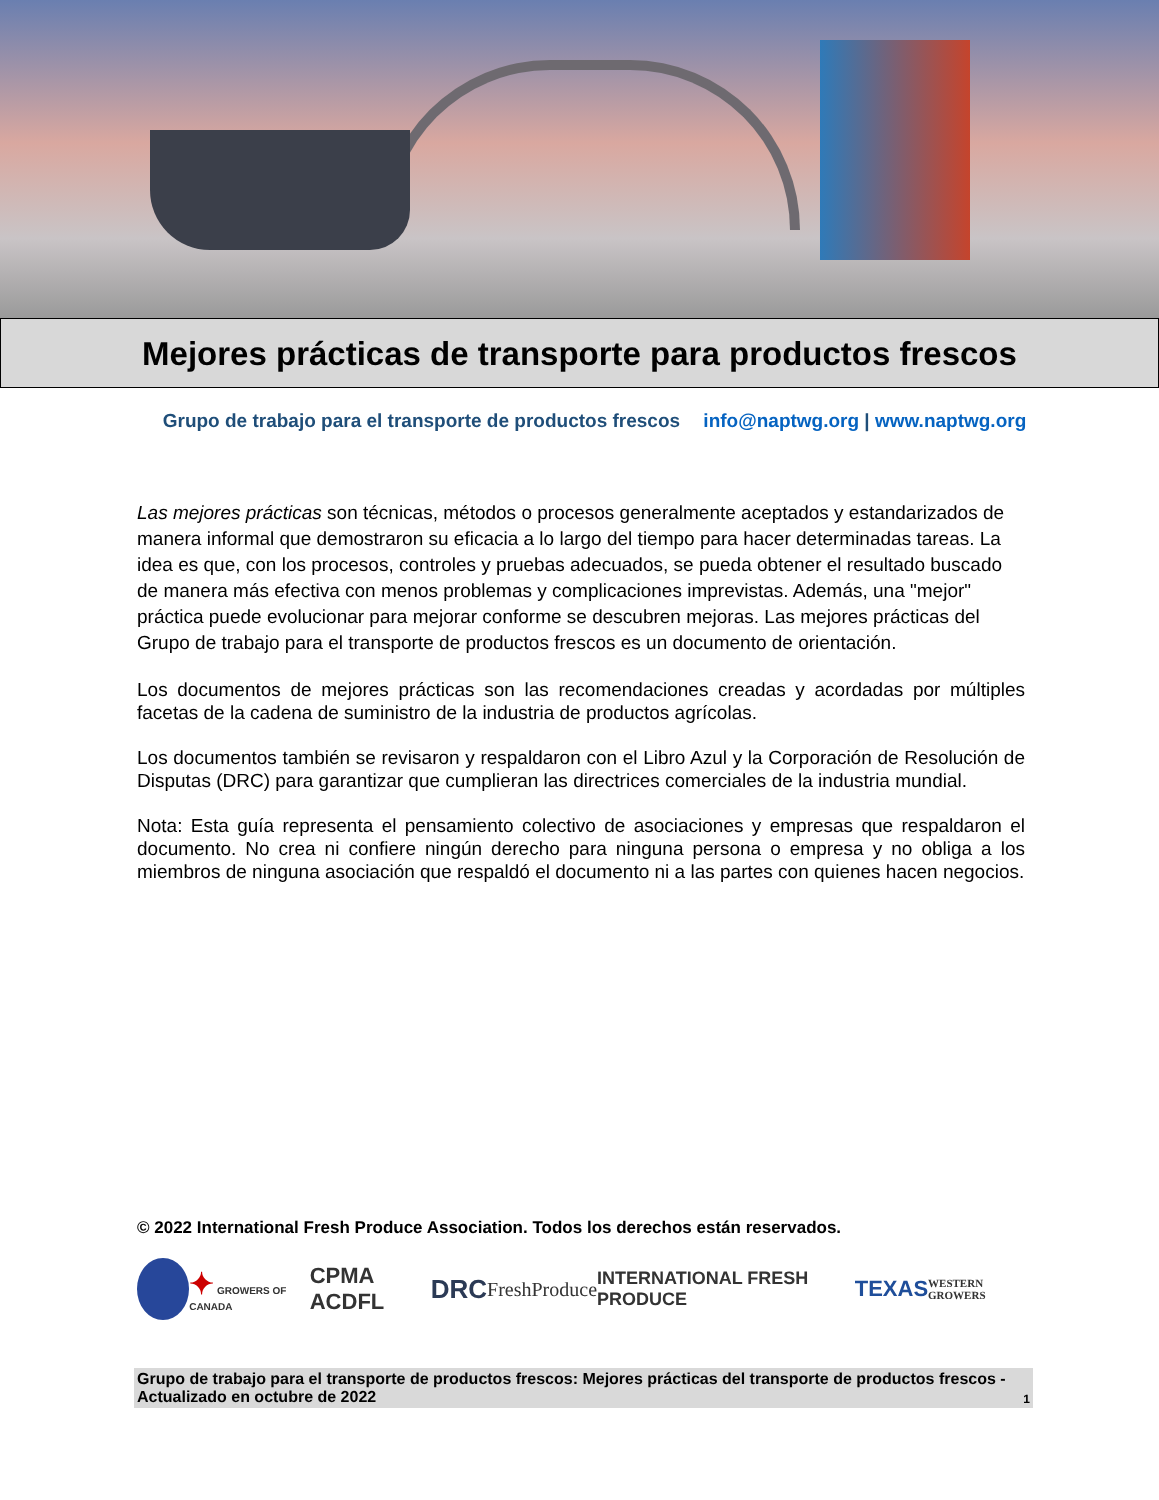Mejores prácticas de transporte para productos frescos
Grupo de trabajo para el transporte de productos frescos info@naptwg.org | www.naptwg.org
Las mejores prácticas son técnicas, métodos o procesos generalmente aceptados y estandarizados de manera informal que demostraron su eficacia a lo largo del tiempo para hacer determinadas tareas. La idea es que, con los procesos, controles y pruebas adecuados, se pueda obtener el resultado buscado de manera más efectiva con menos problemas y complicaciones imprevistas. Además, una "mejor" práctica puede evolucionar para mejorar conforme se descubren mejoras. Las mejores prácticas del Grupo de trabajo para el transporte de productos frescos es un documento de orientación.
Los documentos de mejores prácticas son las recomendaciones creadas y acordadas por múltiples facetas de la cadena de suministro de la industria de productos agrícolas.
Los documentos también se revisaron y respaldaron con el Libro Azul y la Corporación de Resolución de Disputas (DRC) para garantizar que cumplieran las directrices comerciales de la industria mundial.
Nota: Esta guía representa el pensamiento colectivo de asociaciones y empresas que respaldaron el documento. No crea ni confiere ningún derecho para ninguna persona o empresa y no obliga a los miembros de ninguna asociación que respaldó el documento ni a las partes con quienes hacen negocios.
© 2022 International Fresh Produce Association. Todos los derechos están reservados.
✦ GROWERS OF CANADA CPMA ACDFL DRC FreshProduce INTERNATIONAL FRESH PRODUCE TEXAS WESTERN GROWERS
Grupo de trabajo para el transporte de productos frescos: Mejores prácticas del transporte de productos frescos - Actualizado en octubre de 2022 1